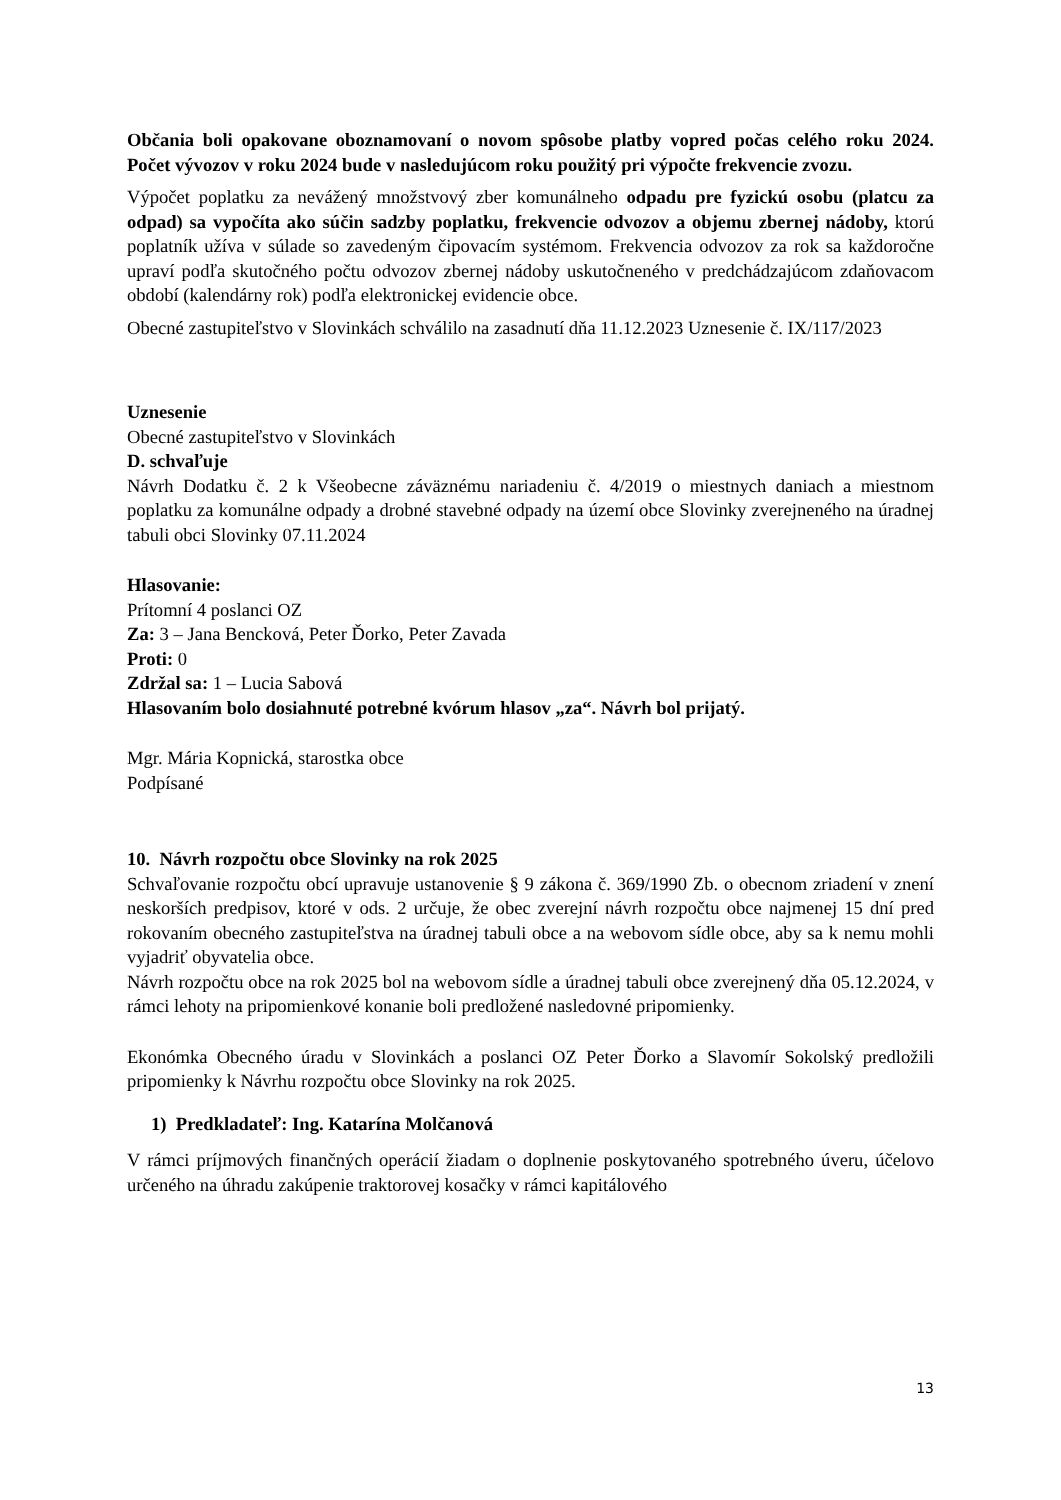Občania boli opakovane oboznamovaní o novom spôsobe platby vopred počas celého roku 2024. Počet vývozov v roku 2024 bude v nasledujúcom roku použitý pri výpočte frekvencie zvozu.
Výpočet poplatku za nevážený množstvový zber komunálneho odpadu pre fyzickú osobu (platcu za odpad) sa vypočíta ako súčin sadzby poplatku, frekvencie odvozov a objemu zbernej nádoby, ktorú poplatník užíva v súlade so zavedeným čipovacím systémom. Frekvencia odvozov za rok sa každoročne upraví podľa skutočného počtu odvozov zbernej nádoby uskutočneného v predchádzajúcom zdaňovacom období (kalendárny rok) podľa elektronickej evidencie obce.
Obecné zastupiteľstvo v Slovinkách schválilo na zasadnutí dňa 11.12.2023 Uznesenie č. IX/117/2023
Uznesenie
Obecné zastupiteľstvo v Slovinkách
D. schvaľuje
Návrh Dodatku č. 2 k Všeobecne záväznému nariadeniu č. 4/2019 o miestnych daniach a miestnom poplatku za komunálne odpady a drobné stavebné odpady na území obce Slovinky zverejneného na úradnej tabuli obci Slovinky 07.11.2024
Hlasovanie:
Prítomní 4 poslanci OZ
Za: 3 – Jana Bencková, Peter Ďorko, Peter Zavada
Proti: 0
Zdržal sa: 1 – Lucia Sabová
Hlasovaním bolo dosiahnuté potrebné kvórum hlasov „za“. Návrh bol prijatý.
Mgr. Mária Kopnická, starostka obce
Podpísané
10. Návrh rozpočtu obce Slovinky na rok 2025
Schvaľovanie rozpočtu obcí upravuje ustanovenie § 9 zákona č. 369/1990 Zb. o obecnom zriadení v znení neskorších predpisov, ktoré v ods. 2 určuje, že obec zverejní návrh rozpočtu obce najmenej 15 dní pred rokovaním obecného zastupiteľstva na úradnej tabuli obce a na webovom sídle obce, aby sa k nemu mohli vyjadriť obyvatelia obce.
Návrh rozpočtu obce na rok 2025 bol na webovom sídle a úradnej tabuli obce zverejnený dňa 05.12.2024, v rámci lehoty na pripomienkové konanie boli predložené nasledovné pripomienky.
Ekonómka Obecného úradu v Slovinkách a poslanci OZ Peter Ďorko a Slavomír Sokolský predložili pripomienky k Návrhu rozpočtu obce Slovinky na rok 2025.
1) Predkladateľ: Ing. Katarína Molčanová
V rámci príjmových finančných operácií žiadam o doplnenie poskytovaného spotrebného úveru, účelovo určeného na úhradu zakúpenie traktorovej kosačky v rámci kapitálového
13